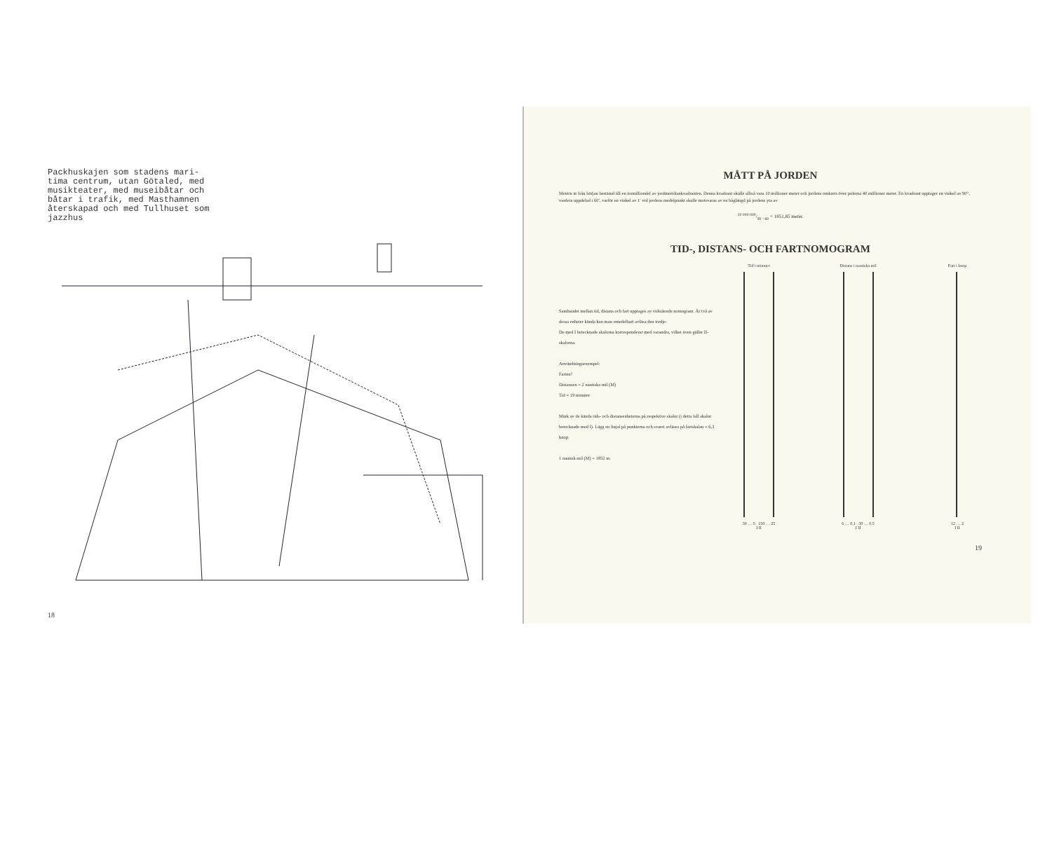Packhuskajen som stadens mari-tima centrum, utan Götaled, med musikteater, med museibåtar och båtar i trafik, med Masthamnen återskapad och med Tullhuset som jazzhus
18
MÅTT PÅ JORDEN
Metern är från början bestämd till en tiomilliondel av jordmeridiankvadranten. Denna kvadrant skulle alltså vara 10 millioner meter och jordens omkrets över polerna 40 millioner meter. En kvadrant upptager en vinkel av 90°, vardera uppdelad i 60′, varför en vinkel av 1′ vid jordens medelpunkt skulle motsvaras av en båglängd på jordens yta av
10 000 000/90 · 60 = 1851,85 meter.
TID-, DISTANS- OCH FARTNOMOGRAM
Sambandet mellan tid, distans och fart upptages av vidstående nomogram. Är två av dessa enheter kända kan man omedelbart avläsa den tredje.
De med I betecknade skalorna korresponderar med varandra, vilket även gäller II-skalorna.
Användningsexempel:
Farten?
Distansen = 2 nautiska mil (M)
Tid = 19 minuter
Märk av de kända tids- och distansenheterna på respektive skalor (i detta fall skalor betecknade med I). Lägg en linjal på punkterna och svaret avläses på fartskalan = 6,3 knop.
1 nautisk mil (M) = 1852 m.
Tid i minuter
30 … 5 150 … 25
I II
Distans i nautiska mil
6 … 0,1 30 … 0,5
I II
Fart i knop
12 … 2
I II
19